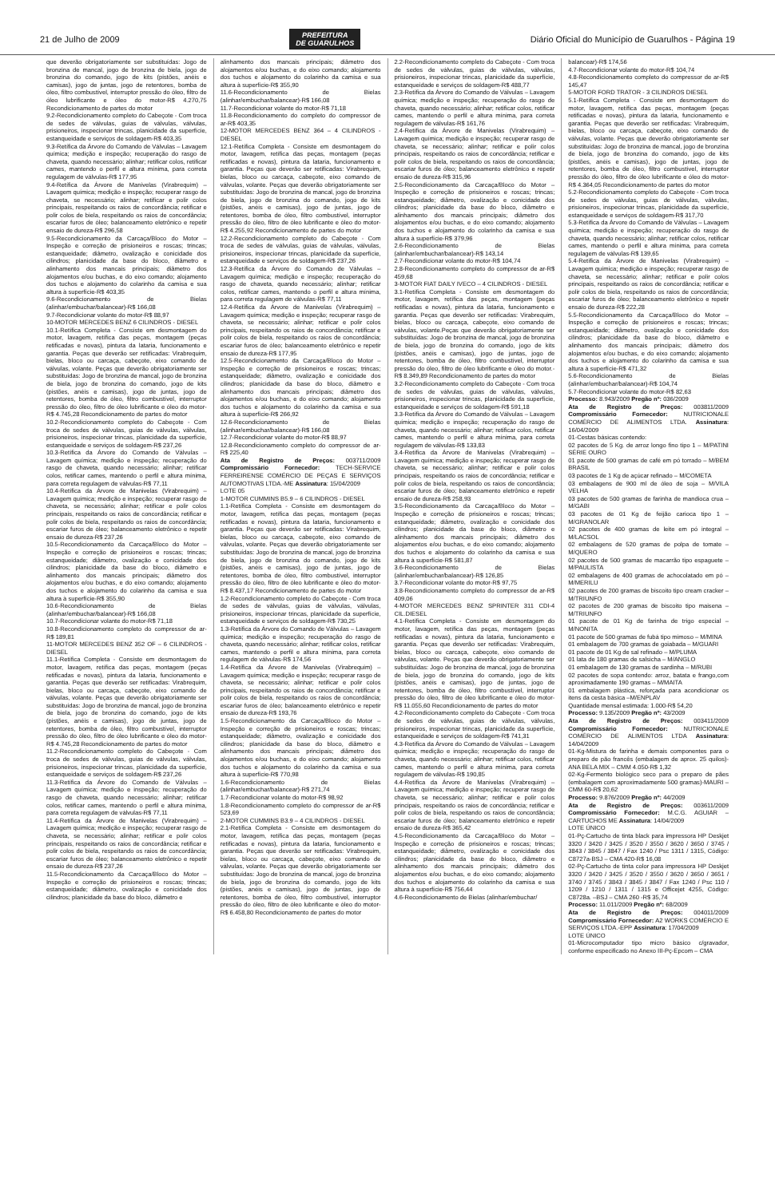21 de Julho de 2009 PREFEITURA
DE GUARULHOS Diário Oficial do Município de Guarulhos - Página 19
que deverão obrigatoriamente ser substituídas: Jogo de bronzina de mancal, jogo de bronzina de biela, jogo de bronzina do comando, jogo de kits (pistões, anéis e camisas), jogo de juntas, jogo de retentores, bomba de óleo, filtro combustível, interruptor pressão do óleo, filtro de óleo lubrificante e óleo do motor-R$ 4.270,75 Recondicionamento de partes do motor
9.2-Recondicionamento completo do Cabeçote - Com troca de sedes de válvulas, guias de válvulas, válvulas, prisioneiros, inspecionar trincas, planicidade da superfície, estanqueidade e serviços de soldagem-R$ 403,35
9.3-Retífica da Árvore do Comando de Válvulas – Lavagem química; medição e inspeção; recuperação do rasgo de chaveta, quando necessário; alinhar; retificar colos, retificar cames, mantendo o perfil e altura mínima, para correta regulagem de válvulas-R$ 177,95
9.4-Retífica da Árvore de Manivelas (Virabrequim) – Lavagem química; medição e inspeção; recuperar rasgo de chaveta, se necessário; alinhar; retificar e polir colos principais, respeitando os raios de concordância; retificar e polir colos de biela, respeitando os raios de concordância; escariar furos de óleo; balanceamento eletrônico e repetir ensaio de dureza-R$ 296,58
9.5-Recondicionamento da Carcaça/Bloco do Motor – Inspeção e correção de prisioneiros e roscas; trincas; estanqueidade; diâmetro, ovalização e conicidade dos cilindros; planicidade da base do bloco, diâmetro e alinhamento dos mancais principais; diâmetro dos alojamentos e/ou buchas, e do eixo comando; alojamento dos tuchos e alojamento do colarinho da camisa e sua altura à superfície-R$ 403,35
9.6-Recondicionamento de Bielas (alinhar/embuchar/balancear)-R$ 166,08
9.7-Recondicionar volante do motor-R$ 88,97
10-MOTOR MERCEDES BENZ 6 CILINDROS - DIESEL
10.1-Retífica Completa - Consiste em desmontagem do motor, lavagem, retífica das peças, montagem (peças retificadas e novas), pintura da lataria, funcionamento e garantia. Peças que deverão ser retificadas: Virabrequim, bielas, bloco ou carcaça, cabeçote, eixo comando de válvulas, volante. Peças que deverão obrigatoriamente ser substituídas: Jogo de bronzina de mancal, jogo de bronzina de biela, jogo de bronzina do comando, jogo de kits (pistões, anéis e camisas), jogo de juntas, jogo de retentores, bomba de óleo, filtro combustível, interruptor pressão do óleo, filtro de óleo lubrificante e óleo do motor-R$ 4.745,28 Recondicionamento de partes do motor
10.2-Recondicionamento completo do Cabeçote - Com troca de sedes de válvulas, guias de válvulas, válvulas, prisioneiros, inspecionar trincas, planicidade da superfície, estanqueidade e serviços de soldagem-R$ 237,26
10.3-Retífica da Árvore do Comando de Válvulas – Lavagem química; medição e inspeção; recuperação do rasgo de chaveta, quando necessário; alinhar; retificar colos, retificar cames, mantendo o perfil e altura mínima, para correta regulagem de válvulas-R$ 77,11
10.4-Retífica da Árvore de Manivelas (Virabrequim) – Lavagem química; medição e inspeção; recuperar rasgo de chaveta, se necessário; alinhar; retificar e polir colos principais, respeitando os raios de concordância; retificar e polir colos de biela, respeitando os raios de concordância; escariar furos de óleo; balanceamento eletrônico e repetir ensaio de dureza-R$ 237,26
10.5-Recondicionamento da Carcaça/Bloco do Motor – Inspeção e correção de prisioneiros e roscas; trincas; estanqueidade; diâmetro, ovalização e conicidade dos cilindros; planicidade da base do bloco, diâmetro e alinhamento dos mancais principais; diâmetro dos alojamentos e/ou buchas, e do eixo comando; alojamento dos tuchos e alojamento do colarinho da camisa e sua altura à superfície-R$ 355,90
10.6-Recondicionamento de Bielas (alinhar/embuchar/balancear)-R$ 166,08
10.7-Recondicionar volante do motor-R$ 71,18
10.8-Recondicionamento completo do compressor de ar-R$ 189,81
11-MOTOR MERCEDES BENZ 352 OF – 6 CILINDROS - DIESEL
11.1-Retífica Completa - Consiste em desmontagem do motor, lavagem, retífica das peças, montagem (peças retificadas e novas), pintura da lataria, funcionamento e garantia. Peças que deverão ser retificadas: Virabrequim, bielas, bloco ou carcaça, cabeçote, eixo comando de válvulas, volante. Peças que deverão obrigatoriamente ser substituídas: Jogo de bronzina de mancal, jogo de bronzina de biela, jogo de bronzina do comando, jogo de kits (pistões, anéis e camisas), jogo de juntas, jogo de retentores, bomba de óleo, filtro combustível, interruptor pressão do óleo, filtro de óleo lubrificante e óleo do motor-R$ 4.745,28 Recondicionamento de partes do motor
11.2-Recondicionamento completo do Cabeçote - Com troca de sedes de válvulas, guias de válvulas, válvulas, prisioneiros, inspecionar trincas, planicidade da superfície, estanqueidade e serviços de soldagem-R$ 237,26
11.3-Retífica da Árvore do Comando de Válvulas – Lavagem química; medição e inspeção; recuperação do rasgo de chaveta, quando necessário; alinhar; retificar colos, retificar cames, mantendo o perfil e altura mínima, para correta regulagem de válvulas-R$ 77,11
11.4-Retífica da Árvore de Manivelas (Virabrequim) – Lavagem química; medição e inspeção; recuperar rasgo de chaveta, se necessário; alinhar; retificar e polir colos principais, respeitando os raios de concordância; retificar e polir colos de biela, respeitando os raios de concordância; escariar furos de óleo; balanceamento eletrônico e repetir ensaio de dureza-R$ 237,26
11.5-Recondicionamento da Carcaça/Bloco do Motor – Inspeção e correção de prisioneiros e roscas; trincas; estanqueidade; diâmetro, ovalização e conicidade dos cilindros; planicidade da base do bloco, diâmetro e
alinhamento dos mancais principais; diâmetro dos alojamentos e/ou buchas, e do eixo comando; alojamento dos tuchos e alojamento do colarinho da camisa e sua altura à superfície-R$ 355,90
11.6-Recondicionamento de Bielas (alinhar/embuchar/balancear)-R$ 166,08
11.7-Recondicionar volante do motor-R$ 71,18
11.8-Recondicionamento do completo do compressor de ar-R$ 403,35
12-MOTOR MERCEDES BENZ 364 – 4 CILINDROS - DIESEL
12.1-Retífica Completa - Consiste em desmontagem do motor, lavagem, retífica das peças, montagem (peças retificadas e novas), pintura da lataria, funcionamento e garantia. Peças que deverão ser retificadas: Virabrequim, bielas, bloco ou carcaça, cabeçote, eixo comando de válvulas, volante. Peças que deverão obrigatoriamente ser substituídas: Jogo de bronzina de mancal, jogo de bronzina de biela, jogo de bronzina do comando, jogo de kits (pistões, anéis e camisas), jogo de juntas, jogo de retentores, bomba de óleo, filtro combustível, interruptor pressão do óleo, filtro de óleo lubrificante e óleo do motor-R$ 4.255,92 Recondicionamento de partes do motor
12.2-Recondicionamento completo do Cabeçote - Com troca de sedes de válvulas, guias de válvulas, válvulas, prisioneiros, inspecionar trincas, planicidade da superfície, estanqueidade e serviços de soldagem-R$ 237,26
12.3-Retífica da Árvore do Comando de Válvulas – Lavagem química; medição e inspeção; recuperação do rasgo de chaveta, quando necessário; alinhar; retificar colos, retificar cames, mantendo o perfil e altura mínima, para correta regulagem de válvulas-R$ 77,11
12.4-Retífica da Árvore de Manivelas (Virabrequim) – Lavagem química; medição e inspeção; recuperar rasgo de chaveta, se necessário; alinhar; retificar e polir colos principais, respeitando os raios de concordância; retificar e polir colos de biela, respeitando os raios de concordância; escariar furos de óleo; balanceamento eletrônico e repetir ensaio de dureza-R$ 177,95
12.5-Recondicionamento da Carcaça/Bloco do Motor – Inspeção e correção de prisioneiros e roscas; trincas; estanqueidade; diâmetro, ovalização e conicidade dos cilindros; planicidade da base do bloco, diâmetro e alinhamento dos mancais principais; diâmetro dos alojamentos e/ou buchas, e do eixo comando; alojamento dos tuchos e alojamento do colarinho da camisa e sua altura à superfície-R$ 266,92
12.6-Recondicionamento de Bielas (alinhar/embuchar/balancear)-R$ 166,08
12.7-Recondicionar volante do motor-R$ 88,97
12.8-Recondicionamento completo do compressor de ar-R$ 225,40
Ata de Registro de Preços: 003711/2009 Compromissário Fornecedor: TECH-SERVICE FERREIRENSE COMÉRCIO DE PEÇAS E SERVIÇOS AUTOMOTIVAS LTDA.-ME Assinatura: 15/04/2009
LOTE 05
1-MOTOR CUMMINS B5.9 – 6 CILINDROS - DIESEL
1.1-Retífica Completa - Consiste em desmontagem do motor, lavagem, retífica das peças, montagem (peças retificadas e novas), pintura da lataria, funcionamento e garantia. Peças que deverão ser retificadas: Virabrequim, bielas, bloco ou carcaça, cabeçote, eixo comando de válvulas, volante. Peças que deverão obrigatoriamente ser substituídas: Jogo de bronzina de mancal, jogo de bronzina de biela, jogo de bronzina do comando, jogo de kits (pistões, anéis e camisas), jogo de juntas, jogo de retentores, bomba de óleo, filtro combustível, interruptor pressão do óleo, filtro de óleo lubrificante e óleo do motor-R$ 8.437,17 Recondicionamento de partes do motor
1.2-Recondicionamento completo do Cabeçote - Com troca de sedes de válvulas, guias de válvulas, válvulas, prisioneiros, inspecionar trincas, planicidade da superfície, estanqueidade e serviços de soldagem-R$ 730,25
1.3-Retífica da Árvore do Comando de Válvulas – Lavagem química; medição e inspeção; recuperação do rasgo de chaveta, quando necessário; alinhar; retificar colos, retificar cames, mantendo o perfil e altura mínima, para correta regulagem de válvulas-R$ 174,56
1.4-Retífica da Árvore de Manivelas (Virabrequim) – Lavagem química; medição e inspeção; recuperar rasgo de chaveta, se necessário; alinhar; retificar e polir colos principais, respeitando os raios de concordância; retificar e polir colos de biela, respeitando os raios de concordância; escariar furos de óleo; balanceamento eletrônico e repetir ensaio de dureza-R$ 193,76
1.5-Recondicionamento da Carcaça/Bloco do Motor – Inspeção e correção de prisioneiros e roscas; trincas; estanqueidade; diâmetro, ovalização e conicidade dos cilindros; planicidade da base do bloco, diâmetro e alinhamento dos mancais principais; diâmetro dos alojamentos e/ou buchas, e do eixo comando; alojamento dos tuchos e alojamento do colarinho da camisa e sua altura à superfície-R$ 770,98
1.6-Recondicionamento de Bielas (alinhar/embuchar/balancear)-R$ 271,74
1.7-Recondicionar volante do motor-R$ 98,92
1.8-Recondicionamento completo do compressor de ar-R$ 523,69
2-MOTOR CUMMINS B3.9 – 4 CILINDROS - DIESEL
2.1-Retífica Completa - Consiste em desmontagem do motor, lavagem, retífica das peças, montagem (peças retificadas e novas), pintura da lataria, funcionamento e garantia. Peças que deverão ser retificadas: Virabrequim, bielas, bloco ou carcaça, cabeçote, eixo comando de válvulas, volante. Peças que deverão obrigatoriamente ser substituídas: Jogo de bronzina de mancal, jogo de bronzina de biela, jogo de bronzina do comando, jogo de kits (pistões, anéis e camisas), jogo de juntas, jogo de retentores, bomba de óleo, filtro combustível, interruptor pressão do óleo, filtro de óleo lubrificante e óleo do motor-R$ 6.458,80 Recondicionamento de partes do motor
2.2-Recondicionamento completo do Cabeçote - Com troca de sedes de válvulas, guias de válvulas, válvulas, prisioneiros, inspecionar trincas, planicidade da superfície, estanqueidade e serviços de soldagem-R$ 488,77
2.3-Retífica da Árvore do Comando de Válvulas – Lavagem química; medição e inspeção; recuperação do rasgo de chaveta, quando necessário; alinhar; retificar colos, retificar cames, mantendo o perfil e altura mínima, para correta regulagem de válvulas-R$ 161,76
2.4-Retífica da Árvore de Manivelas (Virabrequim) – Lavagem química; medição e inspeção; recuperar rasgo de chaveta, se necessário; alinhar; retificar e polir colos principais, respeitando os raios de concordância; retificar e polir colos de biela, respeitando os raios de concordância; escariar furos de óleo; balanceamento eletrônico e repetir ensaio de dureza-R$ 315,96
2.5-Recondicionamento da Carcaça/Bloco do Motor – Inspeção e correção de prisioneiros e roscas; trincas; estanqueidade; diâmetro, ovalização e conicidade dos cilindros; planicidade da base do bloco, diâmetro e alinhamento dos mancais principais; diâmetro dos alojamentos e/ou buchas, e do eixo comando; alojamento dos tuchos e alojamento do colarinho da camisa e sua altura à superfície-R$ 379,96
2.6-Recondicionamento de Bielas (alinhar/embuchar/balancear)-R$ 143,14
2.7-Recondicionar volante do motor-R$ 104,74
2.8-Recondicionamento completo do compressor de ar-R$ 459,68
3-MOTOR FIAT DAILY IVECO – 4 CILINDROS - DIESEL
3.1-Retífica Completa - Consiste em desmontagem do motor, lavagem, retífica das peças, montagem (peças retificadas e novas), pintura da lataria, funcionamento e garantia. Peças que deverão ser retificadas: Virabrequim, bielas, bloco ou carcaça, cabeçote, eixo comando de válvulas, volante.Peças que deverão obrigatoriamente ser substituídas: Jogo de bronzina de mancal, jogo de bronzina de biela, jogo de bronzina do comando, jogo de kits (pistões, anéis e camisas), jogo de juntas, jogo de retentores, bomba de óleo, filtro combustível, interruptor pressão do óleo, filtro de óleo lubrificante e óleo do motor.-R$ 8.349,89 Recondicionamento de partes do motor
3.2-Recondicionamento completo do Cabeçote - Com troca de sedes de válvulas, guias de válvulas, válvulas, prisioneiros, inspecionar trincas, planicidade da superfície, estanqueidade e serviços de soldagem-R$ 591,18
3.3-Retífica da Árvore do Comando de Válvulas – Lavagem química; medição e inspeção; recuperação do rasgo de chaveta, quando necessário; alinhar; retificar colos, retificar cames, mantendo o perfil e altura mínima, para correta regulagem de válvulas-R$ 133,83
3.4-Retífica da Árvore de Manivelas (Virabrequim) – Lavagem química; medição e inspeção; recuperar rasgo de chaveta, se necessário; alinhar; retificar e polir colos principais, respeitando os raios de concordância; retificar e polir colos de biela, respeitando os raios de concordância; escariar furos de óleo; balanceamento eletrônico e repetir ensaio de dureza-R$ 258,93
3.5-Recondicionamento da Carcaça/Bloco do Motor – Inspeção e correção de prisioneiros e roscas; trincas; estanqueidade; diâmetro, ovalização e conicidade dos cilindros; planicidade da base do bloco, diâmetro e alinhamento dos mancais principais; diâmetro dos alojamentos e/ou buchas, e do eixo comando; alojamento dos tuchos e alojamento do colarinho da camisa e sua altura à superfície-R$ 581,87
3.6-Recondicionamento de Bielas (alinhar/embuchar/balancear)-R$ 126,85
3.7-Recondicionar volante do motor-R$ 97,75
3.8-Recondicionamento completo do compressor de ar-R$ 409,06
4-MOTOR MERCEDES BENZ SPRINTER 311 CDI-4 CIL.DIESEL
4.1-Retífica Completa - Consiste em desmontagem do motor, lavagem, retífica das peças, montagem (peças retificadas e novas), pintura da lataria, funcionamento e garantia. Peças que deverão ser retificadas: Virabrequim, bielas, bloco ou carcaça, cabeçote, eixo comando de válvulas, volante. Peças que deverão obrigatoriamente ser substituídas: Jogo de bronzina de mancal, jogo de bronzina de biela, jogo de bronzina do comando, jogo de kits (pistões, anéis e camisas), jogo de juntas, jogo de retentores, bomba de óleo, filtro combustível, interruptor pressão do óleo, filtro de óleo lubrificante e óleo do motor-R$ 11.055,60 Recondicionamento de partes do motor
4.2-Recondicionamento completo do Cabeçote - Com troca de sedes de válvulas, guias de válvulas, válvulas, prisioneiros, inspecionar trincas, planicidade da superfície, estanqueidade e serviços de soldagem-R$ 741,31
4.3-Retífica da Árvore do Comando de Válvulas – Lavagem química; medição e inspeção; recuperação do rasgo de chaveta, quando necessário; alinhar; retificar colos, retificar cames, mantendo o perfil e altura mínima, para correta regulagem de válvulas-R$ 190,85
4.4-Retífica da Árvore de Manivelas (Virabrequim) – Lavagem química; medição e inspeção; recuperar rasgo de chaveta, se necessário; alinhar; retificar e polir colos principais, respeitando os raios de concordância; retificar e polir colos de biela, respeitando os raios de concordância; escariar furos de óleo; balanceamento eletrônico e repetir ensaio de dureza-R$ 365,42
4.5-Recondicionamento da Carcaça/Bloco do Motor – Inspeção e correção de prisioneiros e roscas; trincas; estanqueidade; diâmetro, ovalização e conicidade dos cilindros; planicidade da base do bloco, diâmetro e alinhamento dos mancais principais; diâmetro dos alojamentos e/ou buchas, e do eixo comando; alojamento dos tuchos e alojamento do colarinho da camisa e sua altura à superfície-R$ 756,44
4.6-Recondicionamento de Bielas (alinhar/embuchar/
balancear)-R$ 174,56
4.7-Recondicionar volante do motor-R$ 104,74
4.8-Recondicionamento completo do compressor de ar-R$ 145,47
5-MOTOR FORD TRATOR - 3 CILINDROS DIESEL
5.1-Retífica Completa - Consiste em desmontagem do motor, lavagem, retífica das peças, montagem (peças retificadas e novas), pintura da lataria, funcionamento e garantia. Peças que deverão ser retificadas: Virabrequim, bielas, bloco ou carcaça, cabeçote, eixo comando de válvulas, volante. Peças que deverão obrigatoriamente ser substituídas: Jogo de bronzina de mancal, jogo de bronzina de biela, jogo de bronzina do comando, jogo de kits (pistões, anéis e camisas), jogo de juntas, jogo de retentores, bomba de óleo, filtro combustível, interruptor pressão do óleo, filtro de óleo lubrificante e óleo do motor-R$ 4.364,05 Recondicionamento de partes do motor
5.2-Recondicionamento completo do Cabeçote - Com troca de sedes de válvulas, guias de válvulas, válvulas, prisioneiros, inspecionar trincas, planicidade da superfície, estanqueidade e serviços de soldagem-R$ 317,70
5.3-Retífica da Árvore do Comando de Válvulas – Lavagem química; medição e inspeção; recuperação do rasgo de chaveta, quando necessário; alinhar; retificar colos, retificar cames, mantendo o perfil e altura mínima, para correta regulagem de válvulas-R$ 139,65
5.4-Retífica da Árvore de Manivelas (Virabrequim) – Lavagem química; medição e inspeção; recuperar rasgo de chaveta, se necessário; alinhar; retificar e polir colos principais, respeitando os raios de concordância; retificar e polir colos de biela, respeitando os raios de concordância; escariar furos de óleo; balanceamento eletrônico e repetir ensaio de dureza-R$ 222,28
5.5-Recondicionamento da Carcaça/Bloco do Motor – Inspeção e correção de prisioneiros e roscas; trincas; estanqueidade; diâmetro, ovalização e conicidade dos cilindros; planicidade da base do bloco, diâmetro e alinhamento dos mancais principais; diâmetro dos alojamentos e/ou buchas, e do eixo comando; alojamento dos tuchos e alojamento do colarinho da camisa e sua altura à superfície-R$ 471,32
5.6-Recondicionamento de Bielas (alinhar/embuchar/balancear)-R$ 104,74
5.7-Recondicionar volante do motor-R$ 82,63
Processo: 8.943/2009 Pregão nº: 036/2009
Ata de Registro de Preços: 003811/2009 Compromissário Fornecedor: NUTRICIONALE COMÉRCIO DE ALIMENTOS LTDA. Assinatura: 16/04/2009
01-Cestas básicas contendo:
02 pacotes de 5 Kg. de arroz longo fino tipo 1 – M/PATINI SÉRIE OURO
01 pacote de 500 gramas de café em pó torrado – M/BEM BRASIL
03 pacotes de 1 Kg de açúcar refinado – M/COMETA
03 embalagens de 900 ml de óleo de soja – M/VILA VELHA
03 pacotes de 500 gramas de farinha de mandioca crua – M/GABI
03 pacotes de 01 Kg de feijão carioca tipo 1 – M/GRANOLAR
02 pacotes de 400 gramas de leite em pó integral – M/LACSOL
02 embalagens de 520 gramas de polpa de tomate – M/QUERO
02 pacotes de 500 gramas de macarrão tipo espaguete – M/PAULISTA
02 embalagens de 400 gramas de achocolatado em pó – M/MERILU
02 pacotes de 200 gramas de biscoito tipo cream cracker – M/TRIUNFO
02 pacotes de 200 gramas de biscoito tipo maisena – M/TRIUNFO
01 pacote de 01 Kg de farinha de trigo especial – M/NONITA
01 pacote de 500 gramas de fubá tipo mimoso – M/MINA
01 embalagem de 700 gramas de goiabada – M/GUARI
01 pacote de 01 Kg de sal refinado – M/PLUMA
01 lata de 180 gramas de salsicha – M/ANGLO
01 embalagem de 130 gramas de sardinha – M/RUBI
02 pacotes de sopa contendo: arroz, batata e frango,com aproximadamente 190 gramas – M/MAITA
01 embalagem plástica, reforçada para acondicionar os itens da cesta básica –M/ENPLAV
Quantidade mensal estimada: 1.000-R$ 54,20
Processo: 9.135/2009 Pregão nº: 43/2009
Ata de Registro de Preços: 003411/2009 Compromissário Fornecedor: NUTRICIONALE COMÉRCIO DE ALIMENTOS LTDA Assinatura: 14/04/2009
01-Kg-Mistura de farinha e demais componentes para o preparo de pão francês (embalagem de aprox. 25 quilos)-ANA BELA MIX – CMM 4.050-R$ 1,32
02-Kg-Fermento biológico seco para o preparo de pães (embalagem com aproximadamente 500 gramas)-MAURI – CMM 60-R$ 20,62
Processo: 9.876/2009 Pregão nº: 44/2009
Ata de Registro de Preços: 003611/2009 Compromissário Fornecedor: M.C.G. AGUIAR – CARTUCHOS ME Assinatura: 14/04/2009
LOTE ÚNICO
01-Pç-Cartucho de tinta black para impressora HP Deskjet 3320 / 3420 / 3425 / 3520 / 3550 / 3620 / 3650 / 3745 / 3843 / 3845 / 3847 / Fax 1240 / Psc 1311 / 1315, Código: C8727a-BSJ – CMA 420-R$ 16,08
02-Pç-Cartucho de tinta color para impressora HP Deskjet 3320 / 3420 / 3425 / 3520 / 3550 / 3620 / 3650 / 3651 / 3740 / 3745 / 3843 / 3845 / 3847 / Fax 1240 / Psc 110 / 1209 / 1210 / 1311 / 1315 e Officejet 4255, Código: C8728a. –BSJ – CMA 260 -R$ 35,74
Processo: 11.011/2009 Pregão nº: 68/2009
Ata de Registro de Preços: 004011/2009 Compromissário Fornecedor: A2 WORKS COMÉRCIO E SERVIÇOS LTDA.-EPP Assinatura: 17/04/2009
LOTE ÚNICO
01-Microcomputador tipo micro básico c/gravador, conforme especificado no Anexo III-Pç-Epcom – CMA